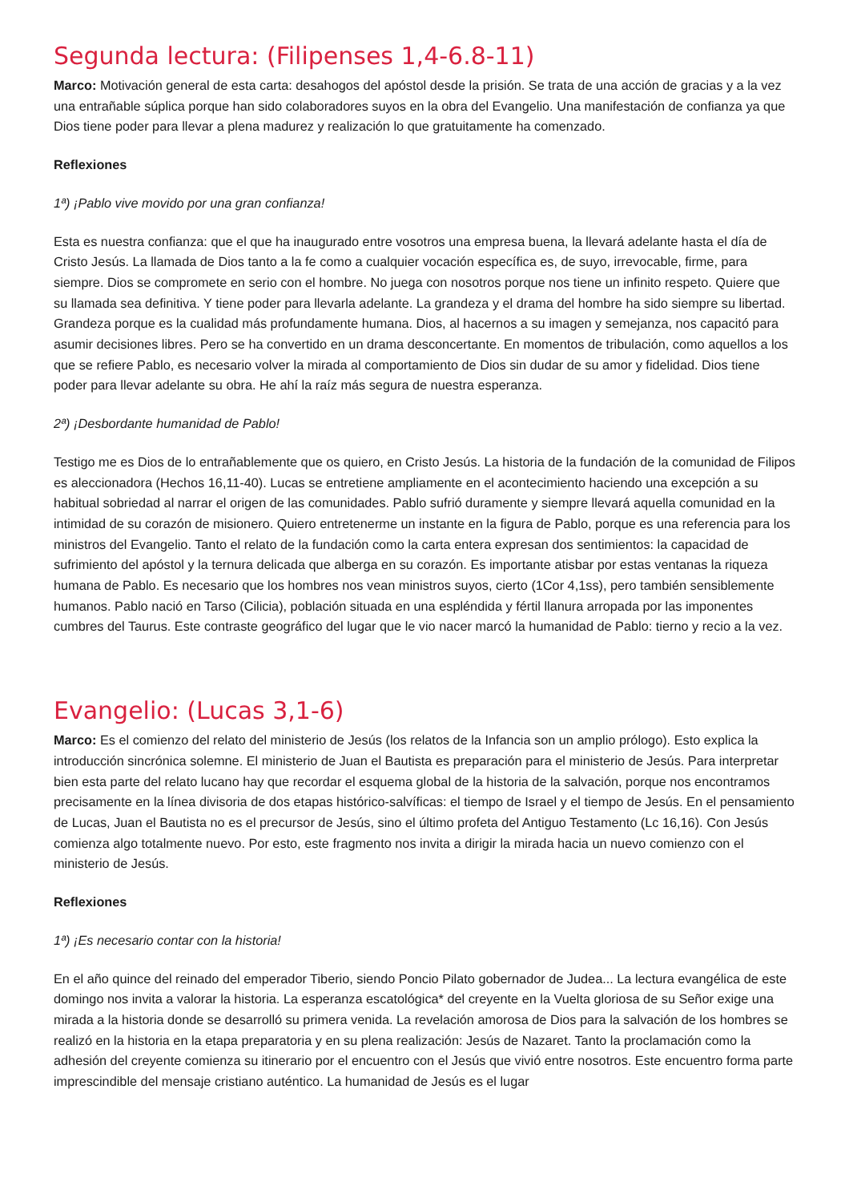Segunda lectura: (Filipenses 1,4-6.8-11)
Marco: Motivación general de esta carta: desahogos del apóstol desde la prisión. Se trata de una acción de gracias y a la vez una entrañable súplica porque han sido colaboradores suyos en la obra del Evangelio. Una manifestación de confianza ya que Dios tiene poder para llevar a plena madurez y realización lo que gratuitamente ha comenzado.
Reflexiones
1ª) ¡Pablo vive movido por una gran confianza!
Esta es nuestra confianza: que el que ha inaugurado entre vosotros una empresa buena, la llevará adelante hasta el día de Cristo Jesús. La llamada de Dios tanto a la fe como a cualquier vocación específica es, de suyo, irrevocable, firme, para siempre. Dios se compromete en serio con el hombre. No juega con nosotros porque nos tiene un infinito respeto. Quiere que su llamada sea definitiva. Y tiene poder para llevarla adelante. La grandeza y el drama del hombre ha sido siempre su libertad. Grandeza porque es la cualidad más profundamente humana. Dios, al hacernos a su imagen y semejanza, nos capacitó para asumir decisiones libres. Pero se ha convertido en un drama desconcertante. En momentos de tribulación, como aquellos a los que se refiere Pablo, es necesario volver la mirada al comportamiento de Dios sin dudar de su amor y fidelidad. Dios tiene poder para llevar adelante su obra. He ahí la raíz más segura de nuestra esperanza.
2ª) ¡Desbordante humanidad de Pablo!
Testigo me es Dios de lo entrañablemente que os quiero, en Cristo Jesús. La historia de la fundación de la comunidad de Filipos es aleccionadora (Hechos 16,11-40). Lucas se entretiene ampliamente en el acontecimiento haciendo una excepción a su habitual sobriedad al narrar el origen de las comunidades. Pablo sufrió duramente y siempre llevará aquella comunidad en la intimidad de su corazón de misionero. Quiero entretenerme un instante en la figura de Pablo, porque es una referencia para los ministros del Evangelio. Tanto el relato de la fundación como la carta entera expresan dos sentimientos: la capacidad de sufrimiento del apóstol y la ternura delicada que alberga en su corazón. Es importante atisbar por estas ventanas la riqueza humana de Pablo. Es necesario que los hombres nos vean ministros suyos, cierto (1Cor 4,1ss), pero también sensiblemente humanos. Pablo nació en Tarso (Cilicia), población situada en una espléndida y fértil llanura arropada por las imponentes cumbres del Taurus. Este contraste geográfico del lugar que le vio nacer marcó la humanidad de Pablo: tierno y recio a la vez.
Evangelio: (Lucas 3,1-6)
Marco: Es el comienzo del relato del ministerio de Jesús (los relatos de la Infancia son un amplio prólogo). Esto explica la introducción sincrónica solemne. El ministerio de Juan el Bautista es preparación para el ministerio de Jesús. Para interpretar bien esta parte del relato lucano hay que recordar el esquema global de la historia de la salvación, porque nos encontramos precisamente en la línea divisoria de dos etapas histórico-salvíficas: el tiempo de Israel y el tiempo de Jesús. En el pensamiento de Lucas, Juan el Bautista no es el precursor de Jesús, sino el último profeta del Antiguo Testamento (Lc 16,16). Con Jesús comienza algo totalmente nuevo. Por esto, este fragmento nos invita a dirigir la mirada hacia un nuevo comienzo con el ministerio de Jesús.
Reflexiones
1ª) ¡Es necesario contar con la historia!
En el año quince del reinado del emperador Tiberio, siendo Poncio Pilato gobernador de Judea... La lectura evangélica de este domingo nos invita a valorar la historia. La esperanza escatológica* del creyente en la Vuelta gloriosa de su Señor exige una mirada a la historia donde se desarrolló su primera venida. La revelación amorosa de Dios para la salvación de los hombres se realizó en la historia en la etapa preparatoria y en su plena realización: Jesús de Nazaret. Tanto la proclamación como la adhesión del creyente comienza su itinerario por el encuentro con el Jesús que vivió entre nosotros. Este encuentro forma parte imprescindible del mensaje cristiano auténtico. La humanidad de Jesús es el lugar